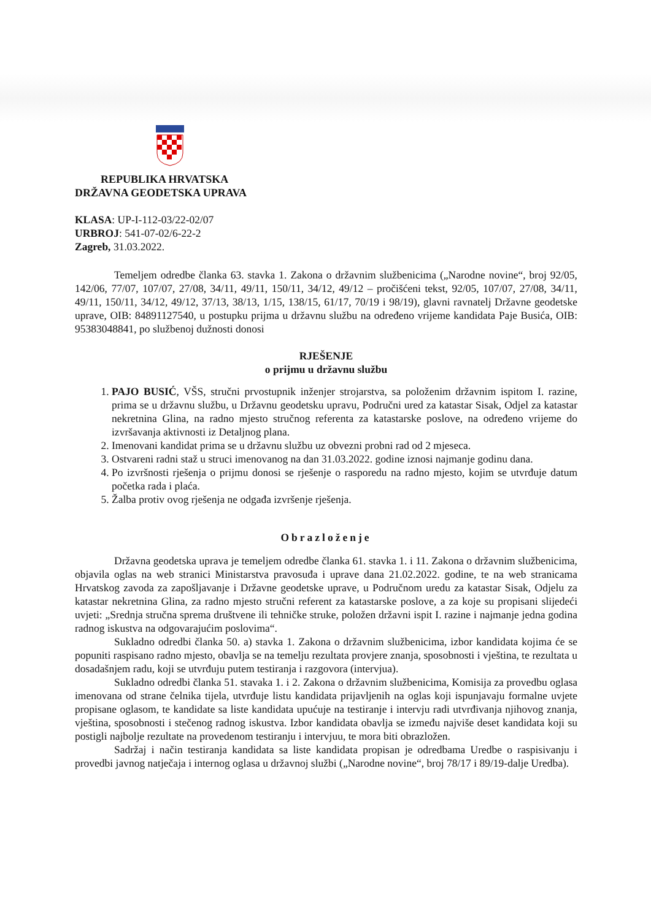REPUBLIKA HRVATSKA
DRŽAVNA GEODETSKA UPRAVA
KLASA: UP-I-112-03/22-02/07
URBROJ: 541-07-02/6-22-2
Zagreb, 31.03.2022.
Temeljem odredbe članka 63. stavka 1. Zakona o državnim službenicima („Narodne novine“, broj 92/05, 142/06, 77/07, 107/07, 27/08, 34/11, 49/11, 150/11, 34/12, 49/12 – pročišćeni tekst, 92/05, 107/07, 27/08, 34/11, 49/11, 150/11, 34/12, 49/12, 37/13, 38/13, 1/15, 138/15, 61/17, 70/19 i 98/19), glavni ravnatelj Državne geodetske uprave, OIB: 84891127540, u postupku prijma u državnu službu na određeno vrijeme kandidata Paje Busića, OIB: 95383048841, po službenoj dužnosti donosi
RJEŠENJE
o prijmu u državnu službu
1. PAJO BUSIĆ, VŠS, stručni prvostupnik inženjer strojarstva, sa položenim državnim ispitom I. razine, prima se u državnu službu, u Državnu geodetsku upravu, Područni ured za katastar Sisak, Odjel za katastar nekretnina Glina, na radno mjesto stručnog referenta za katastarske poslove, na određeno vrijeme do izvršavanja aktivnosti iz Detaljnog plana.
2. Imenovani kandidat prima se u državnu službu uz obvezni probni rad od 2 mjeseca.
3. Ostvareni radni staž u struci imenovanog na dan 31.03.2022. godine iznosi najmanje godinu dana.
4. Po izvršnosti rješenja o prijmu donosi se rješenje o rasporedu na radno mjesto, kojim se utvrđuje datum početka rada i plaća.
5. Žalba protiv ovog rješenja ne odgađa izvršenje rješenja.
Obrazloženje
Državna geodetska uprava je temeljem odredbe članka 61. stavka 1. i 11. Zakona o državnim službenicima, objavila oglas na web stranici Ministarstva pravosuđa i uprave dana 21.02.2022. godine, te na web stranicama Hrvatskog zavoda za zapošljavanje i Državne geodetske uprave, u Područnom uredu za katastar Sisak, Odjelu za katastar nekretnina Glina, za radno mjesto stručni referent za katastarske poslove, a za koje su propisani slijedeći uvjeti: „Srednja stručna sprema društvene ili tehničke struke, položen državni ispit I. razine i najmanje jedna godina radnog iskustva na odgovarajućim poslovima“.
Sukladno odredbi članka 50. a) stavka 1. Zakona o državnim službenicima, izbor kandidata kojima će se popuniti raspisano radno mjesto, obavlja se na temelju rezultata provjere znanja, sposobnosti i vještina, te rezultata u dosadašnjem radu, koji se utvrđuju putem testiranja i razgovora (intervjua).
Sukladno odredbi članka 51. stavaka 1. i 2. Zakona o državnim službenicima, Komisija za provedbu oglasa imenovana od strane čelnika tijela, utvrđuje listu kandidata prijavljenih na oglas koji ispunjavaju formalne uvjete propisane oglasom, te kandidate sa liste kandidata upućuje na testiranje i intervju radi utvrđivanja njihovog znanja, vještina, sposobnosti i stečenog radnog iskustva. Izbor kandidata obavlja se između najviše deset kandidata koji su postigli najbolje rezultate na provedenom testiranju i intervjuu, te mora biti obrazložen.
Sadržaj i način testiranja kandidata sa liste kandidata propisan je odredbama Uredbe o raspisivanju i provedbi javnog natječaja i internog oglasa u državnoj službi („Narodne novine“, broj 78/17 i 89/19-dalje Uredba).